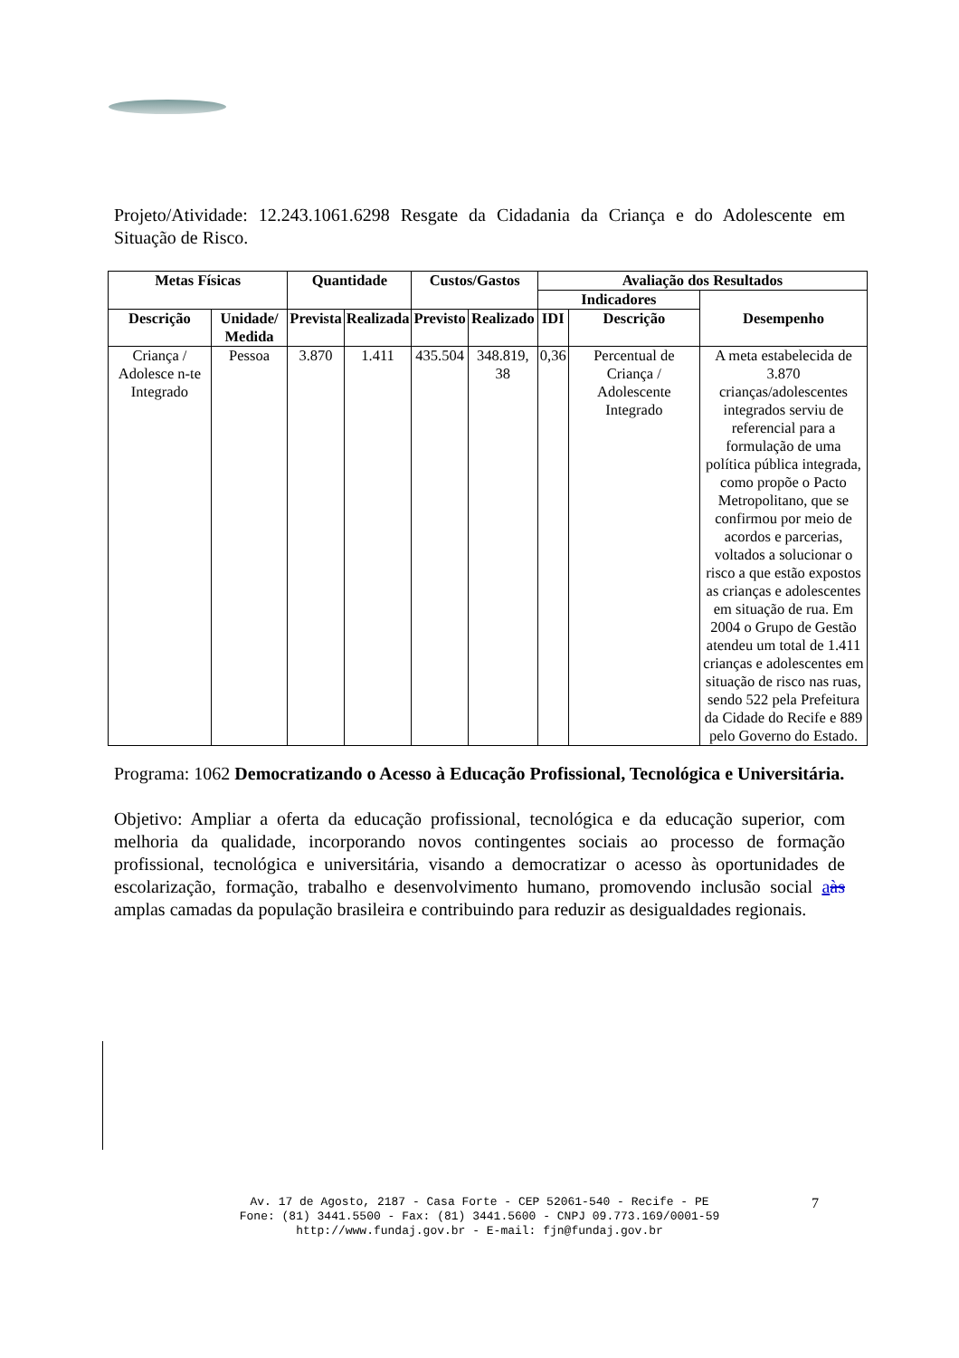Projeto/Atividade: 12.243.1061.6298 Resgate da Cidadania da Criança e do Adolescente em Situação de Risco.
| Metas Físicas | | Quantidade | | Custos/Gastos | | Avaliação dos Resultados | | |
| --- | --- | --- | --- | --- | --- | --- | --- | --- |
| | | | | | | Indicadores | | Desempenho |
| Descrição | Unidade/ Medida | Prevista | Realizada | Previsto | Realizado | IDI | Descrição | |
| Criança / Adolesce n-te Integrado | Pessoa | 3.870 | 1.411 | 435.504 | 348.819, 38 | 0,36 | Percentual de Criança / Adolescente Integrado | A meta estabelecida de 3.870 crianças/adolescentes integrados serviu de referencial para a formulação de uma política pública integrada, como propõe o Pacto Metropolitano, que se confirmou por meio de acordos e parcerias, voltados a solucionar o risco a que estão expostos as crianças e adolescentes em situação de rua. Em 2004 o Grupo de Gestão atendeu um total de 1.411 crianças e adolescentes em situação de risco nas ruas, sendo 522 pela Prefeitura da Cidade do Recife e 889 pelo Governo do Estado. |
Programa: 1062 Democratizando o Acesso à Educação Profissional, Tecnológica e Universitária.
Objetivo: Ampliar a oferta da educação profissional, tecnológica e da educação superior, com melhoria da qualidade, incorporando novos contingentes sociais ao processo de formação profissional, tecnológica e universitária, visando a democratizar o acesso às oportunidades de escolarização, formação, trabalho e desenvolvimento humano, promovendo inclusão social aàs amplas camadas da população brasileira e contribuindo para reduzir as desigualdades regionais.
Av. 17 de Agosto, 2187 - Casa Forte - CEP 52061-540 - Recife - PE
Fone: (81) 3441.5500 - Fax: (81) 3441.5600 - CNPJ 09.773.169/0001-59
http://www.fundaj.gov.br - E-mail: fjn@fundaj.gov.br
7